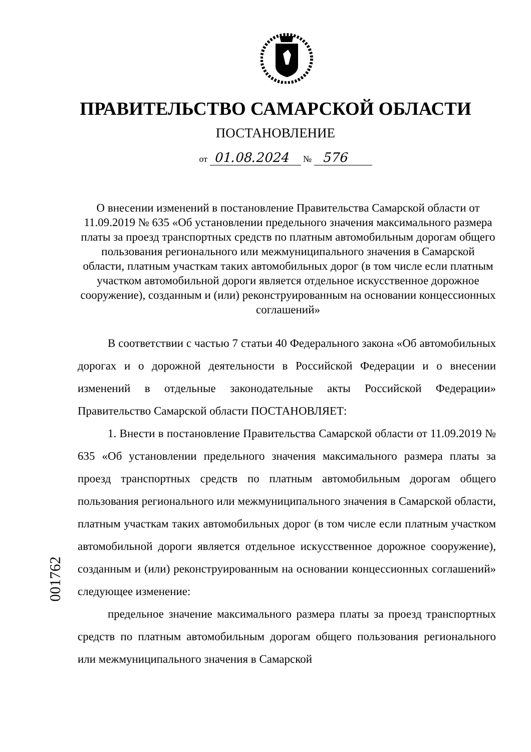ПРАВИТЕЛЬСТВО САМАРСКОЙ ОБЛАСТИ
ПОСТАНОВЛЕНИЕ
от 01.08.2024 № 576
О внесении изменений в постановление Правительства Самарской области от 11.09.2019 № 635 «Об установлении предельного значения максимального размера платы за проезд транспортных средств по платным автомобильным дорогам общего пользования регионального или межмуниципального значения в Самарской области, платным участкам таких автомобильных дорог (в том числе если платным участком автомобильной дороги является отдельное искусственное дорожное сооружение), созданным и (или) реконструированным на основании концессионных соглашений»
В соответствии с частью 7 статьи 40 Федерального закона «Об автомобильных дорогах и о дорожной деятельности в Российской Федерации и о внесении изменений в отдельные законодательные акты Российской Федерации» Правительство Самарской области ПОСТАНОВЛЯЕТ:
1. Внести в постановление Правительства Самарской области от 11.09.2019 № 635 «Об установлении предельного значения максимального размера платы за проезд транспортных средств по платным автомобильным дорогам общего пользования регионального или межмуниципального значения в Самарской области, платным участкам таких автомобильных дорог (в том числе если платным участком автомобильной дороги является отдельное искусственное дорожное сооружение), созданным и (или) реконструированным на основании концессионных соглашений» следующее изменение:
предельное значение максимального размера платы за проезд транспортных средств по платным автомобильным дорогам общего пользования регионального или межмуниципального значения в Самарской
001762